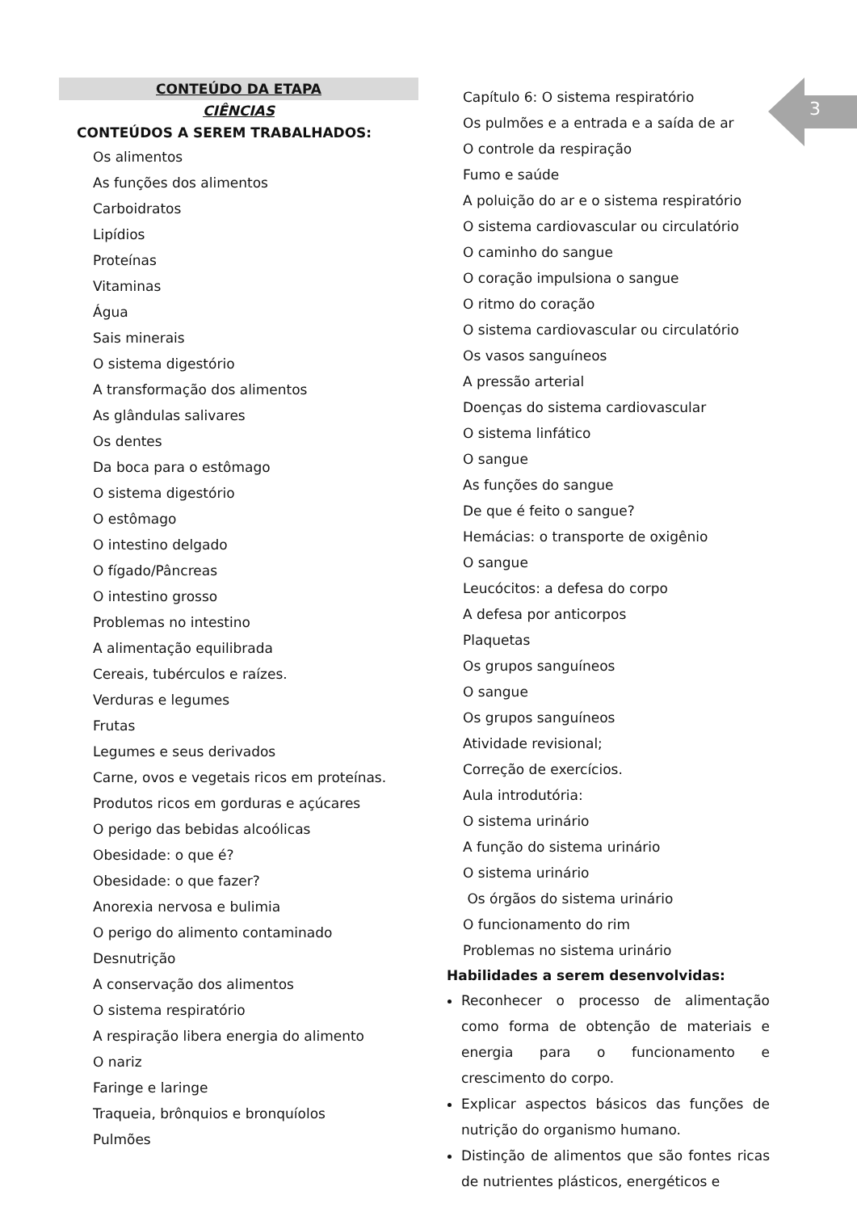3
CONTEÚDO DA ETAPA
CIÊNCIAS
CONTEÚDOS A SEREM TRABALHADOS:
Os alimentos
As funções dos alimentos
Carboidratos
Lipídios
Proteínas
Vitaminas
Água
Sais minerais
O sistema digestório
A transformação dos alimentos
As glândulas salivares
Os dentes
Da boca para o estômago
O sistema digestório
O estômago
O intestino delgado
O fígado/Pâncreas
O intestino grosso
Problemas no intestino
A alimentação equilibrada
Cereais, tubérculos e raízes.
Verduras e legumes
Frutas
Legumes e seus derivados
Carne, ovos e vegetais ricos em proteínas.
Produtos ricos em gorduras e açúcares
O perigo das bebidas alcoólicas
Obesidade: o que é?
Obesidade: o que fazer?
Anorexia nervosa e bulimia
O perigo do alimento contaminado
Desnutrição
A conservação dos alimentos
O sistema respiratório
A respiração libera energia do alimento
O nariz
Faringe e laringe
Traqueia, brônquios e bronquíolos
Pulmões
Capítulo 6: O sistema respiratório
Os pulmões e a entrada e a saída de ar
O controle da respiração
Fumo e saúde
A poluição do ar e o sistema respiratório
O sistema cardiovascular ou circulatório
O caminho do sangue
O coração impulsiona o sangue
O ritmo do coração
O sistema cardiovascular ou circulatório
Os vasos sanguíneos
A pressão arterial
Doenças do sistema cardiovascular
O sistema linfático
O sangue
As funções do sangue
De que é feito o sangue?
Hemácias: o transporte de oxigênio
O sangue
Leucócitos: a defesa do corpo
A defesa por anticorpos
Plaquetas
Os grupos sanguíneos
O sangue
Os grupos sanguíneos
Atividade revisional;
Correção de exercícios.
Aula introdutória:
O sistema urinário
A função do sistema urinário
O sistema urinário
Os órgãos do sistema urinário
O funcionamento do rim
Problemas no sistema urinário
Habilidades a serem desenvolvidas:
Reconhecer o processo de alimentação como forma de obtenção de materiais e energia para o funcionamento e crescimento do corpo.
Explicar aspectos básicos das funções de nutrição do organismo humano.
Distinção de alimentos que são fontes ricas de nutrientes plásticos, energéticos e